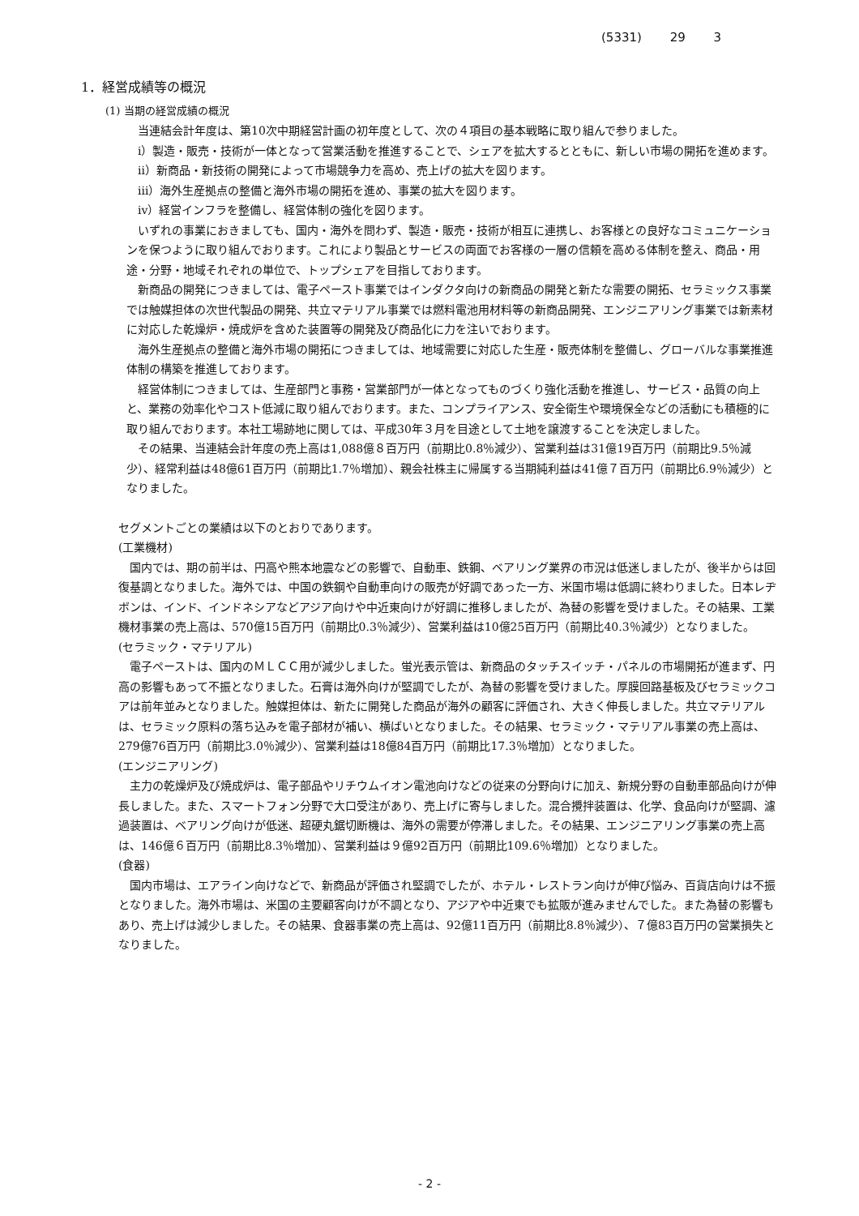(5331) 29 3
1．経営成績等の概況
(1) 当期の経営成績の概況
当連結会計年度は、第10次中期経営計画の初年度として、次の４項目の基本戦略に取り組んで参りました。
ⅰ）製造・販売・技術が一体となって営業活動を推進することで、シェアを拡大するとともに、新しい市場の開拓を進めます。
ⅱ）新商品・新技術の開発によって市場競争力を高め、売上げの拡大を図ります。
ⅲ）海外生産拠点の整備と海外市場の開拓を進め、事業の拡大を図ります。
ⅳ）経営インフラを整備し、経営体制の強化を図ります。
いずれの事業におきましても、国内・海外を問わず、製造・販売・技術が相互に連携し、お客様との良好なコミュニケーションを保つように取り組んでおります。これにより製品とサービスの両面でお客様の一層の信頼を高める体制を整え、商品・用途・分野・地域それぞれの単位で、トップシェアを目指しております。
新商品の開発につきましては、電子ペースト事業ではインダクタ向けの新商品の開発と新たな需要の開拓、セラミックス事業では触媒担体の次世代製品の開発、共立マテリアル事業では燃料電池用材料等の新商品開発、エンジニアリング事業では新素材に対応した乾燥炉・焼成炉を含めた装置等の開発及び商品化に力を注いでおります。
海外生産拠点の整備と海外市場の開拓につきましては、地域需要に対応した生産・販売体制を整備し、グローバルな事業推進体制の構築を推進しております。
経営体制につきましては、生産部門と事務・営業部門が一体となってものづくり強化活動を推進し、サービス・品質の向上と、業務の効率化やコスト低減に取り組んでおります。また、コンプライアンス、安全衛生や環境保全などの活動にも積極的に取り組んでおります。本社工場跡地に関しては、平成30年３月を目途として土地を譲渡することを決定しました。
その結果、当連結会計年度の売上高は1,088億８百万円（前期比0.8％減少）、営業利益は31億19百万円（前期比9.5％減少）、経常利益は48億61百万円（前期比1.7％増加）、親会社株主に帰属する当期純利益は41億７百万円（前期比6.9％減少）となりました。
セグメントごとの業績は以下のとおりであります。
(工業機材)
国内では、期の前半は、円高や熊本地震などの影響で、自動車、鉄鋼、ベアリング業界の市況は低迷しましたが、後半からは回復基調となりました。海外では、中国の鉄鋼や自動車向けの販売が好調であった一方、米国市場は低調に終わりました。日本レヂボンは、インド、インドネシアなどアジア向けや中近東向けが好調に推移しましたが、為替の影響を受けました。その結果、工業機材事業の売上高は、570億15百万円（前期比0.3％減少）、営業利益は10億25百万円（前期比40.3％減少）となりました。
(セラミック・マテリアル)
電子ペーストは、国内のＭＬＣＣ用が減少しました。蛍光表示管は、新商品のタッチスイッチ・パネルの市場開拓が進まず、円高の影響もあって不振となりました。石膏は海外向けが堅調でしたが、為替の影響を受けました。厚膜回路基板及びセラミックコアは前年並みとなりました。触媒担体は、新たに開発した商品が海外の顧客に評価され、大きく伸長しました。共立マテリアルは、セラミック原料の落ち込みを電子部材が補い、横ばいとなりました。その結果、セラミック・マテリアル事業の売上高は、279億76百万円（前期比3.0％減少）、営業利益は18億84百万円（前期比17.3％増加）となりました。
(エンジニアリング)
主力の乾燥炉及び焼成炉は、電子部品やリチウムイオン電池向けなどの従来の分野向けに加え、新規分野の自動車部品向けが伸長しました。また、スマートフォン分野で大口受注があり、売上げに寄与しました。混合攪拌装置は、化学、食品向けが堅調、濾過装置は、ベアリング向けが低迷、超硬丸鋸切断機は、海外の需要が停滞しました。その結果、エンジニアリング事業の売上高は、146億６百万円（前期比8.3％増加）、営業利益は９億92百万円（前期比109.6％増加）となりました。
(食器)
国内市場は、エアライン向けなどで、新商品が評価され堅調でしたが、ホテル・レストラン向けが伸び悩み、百貨店向けは不振となりました。海外市場は、米国の主要顧客向けが不調となり、アジアや中近東でも拡販が進みませんでした。また為替の影響もあり、売上げは減少しました。その結果、食器事業の売上高は、92億11百万円（前期比8.8％減少）、７億83百万円の営業損失となりました。
- 2 -